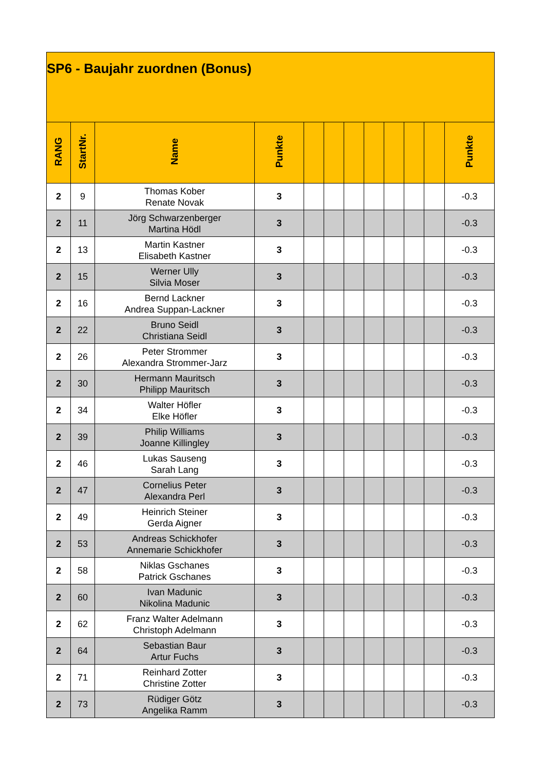| SP6 - Baujahr zuordnen (Bonus) | | | | | | | | | | | |
| --- | --- | --- | --- | --- | --- | --- | --- | --- | --- | --- | --- |
| RANG | StartNr. | Name | Punkte | | | | | | | | Punkte |
| 2 | 9 | Thomas Kober Renate Novak | 3 | | | | | | | | -0.3 |
| 2 | 11 | Jörg Schwarzenberger Martina Hödl | 3 | | | | | | | | -0.3 |
| 2 | 13 | Martin Kastner Elisabeth Kastner | 3 | | | | | | | | -0.3 |
| 2 | 15 | Werner Ully Silvia Moser | 3 | | | | | | | | -0.3 |
| 2 | 16 | Bernd Lackner Andrea Suppan-Lackner | 3 | | | | | | | | -0.3 |
| 2 | 22 | Bruno Seidl Christiana Seidl | 3 | | | | | | | | -0.3 |
| 2 | 26 | Peter Strommer Alexandra Strommer-Jarz | 3 | | | | | | | | -0.3 |
| 2 | 30 | Hermann Mauritsch Philipp Mauritsch | 3 | | | | | | | | -0.3 |
| 2 | 34 | Walter Höfler Elke Höfler | 3 | | | | | | | | -0.3 |
| 2 | 39 | Philip Williams Joanne Killingley | 3 | | | | | | | | -0.3 |
| 2 | 46 | Lukas Sauseng Sarah Lang | 3 | | | | | | | | -0.3 |
| 2 | 47 | Cornelius Peter Alexandra Perl | 3 | | | | | | | | -0.3 |
| 2 | 49 | Heinrich Steiner Gerda Aigner | 3 | | | | | | | | -0.3 |
| 2 | 53 | Andreas Schickhofer Annemarie Schickhofer | 3 | | | | | | | | -0.3 |
| 2 | 58 | Niklas Gschanes Patrick Gschanes | 3 | | | | | | | | -0.3 |
| 2 | 60 | Ivan Madunic Nikolina Madunic | 3 | | | | | | | | -0.3 |
| 2 | 62 | Franz Walter Adelmann Christoph Adelmann | 3 | | | | | | | | -0.3 |
| 2 | 64 | Sebastian Baur Artur Fuchs | 3 | | | | | | | | -0.3 |
| 2 | 71 | Reinhard Zotter Christine Zotter | 3 | | | | | | | | -0.3 |
| 2 | 73 | Rüdiger Götz Angelika Ramm | 3 | | | | | | | | -0.3 |